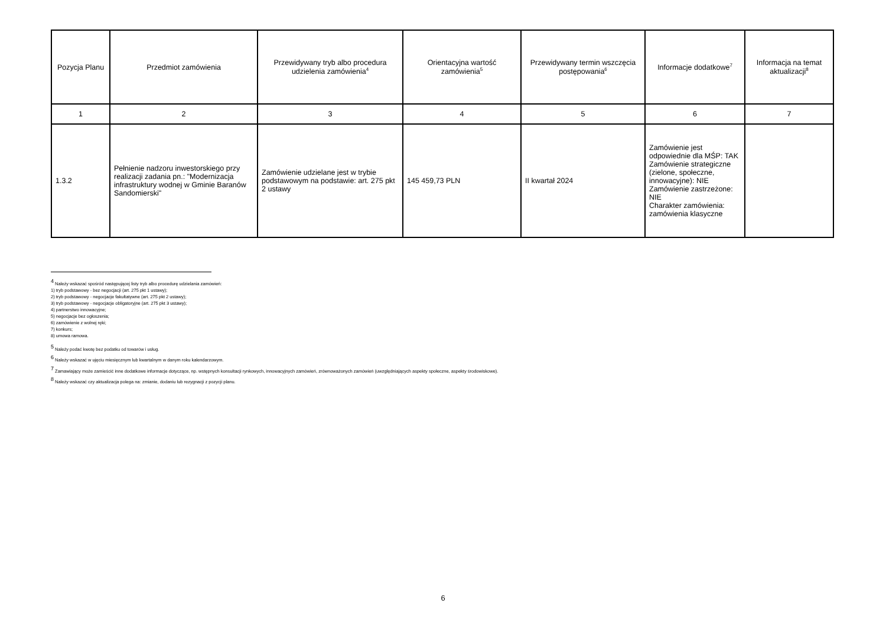| Pozycja Planu | Przedmiot zamówienia | Przewidywany tryb albo procedura udzielenia zamówienia<sup>4</sup> | Orientacyjna wartość zamówienia<sup>5</sup> | Przewidywany termin wszczęcia postępowania<sup>6</sup> | Informacje dodatkowe<sup>7</sup> | Informacja na temat aktualizacji<sup>8</sup> |
| --- | --- | --- | --- | --- | --- | --- |
| 1 | 2 | 3 | 4 | 5 | 6 | 7 |
| 1.3.2 | Pełnienie nadzoru inwestorskiego przy realizacji zadania pn.: "Modernizacja infrastruktury wodnej w Gminie Baranów Sandomierski" | Zamówienie udzielane jest w trybie podstawowym na podstawie: art. 275 pkt 2 ustawy | 145 459,73 PLN | II kwartał 2024 | Zamówienie jest odpowiednie dla MŚP: TAK Zamówienie strategiczne (zielone, społeczne, innowacyjne): NIE Zamówienie zastrzeżone: NIE Charakter zamówienia: zamówienia klasyczne | |
<sup>4</sup> Należy wskazać spośród następującej listy tryb albo procedurę udzielania zamówień:
1) tryb podstawowy - bez negocjacji (art. 275 pkt 1 ustawy);
2) tryb podstawowy - negocjacje fakultatywne (art. 275 pkt 2 ustawy);
3) tryb podstawowy - negocjacje obligatoryjne (art. 275 pkt 3 ustawy);
4) partnerstwo innowacyjne;
5) negocjacje bez ogłoszenia;
6) zamówienie z wolnej ręki;
7) konkurs;
8) umowa ramowa.
<sup>5</sup> Należy podać kwotę bez podatku od towarów i usług.
<sup>6</sup> Należy wskazać w ujęciu miesięcznym lub kwartalnym w danym roku kalendarzowym.
<sup>7</sup> Zamawiający może zamieścić inne dodatkowe informacje dotyczące, np. wstępnych konsultacji rynkowych, innowacyjnych zamówień, zrównoważonych zamówień (uwzględniających aspekty społeczne, aspekty środowiskowe).
<sup>8</sup> Należy wskazać czy aktualizacja polega na: zmianie, dodaniu lub rezygnacji z pozycji planu.
6